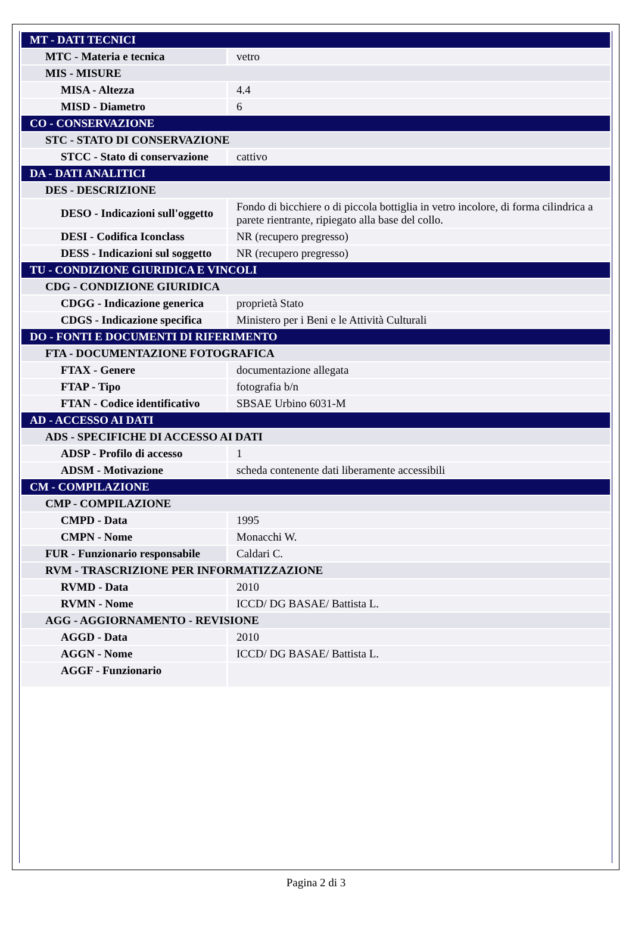| MT - DATI TECNICI | |
| MTC - Materia e tecnica | vetro |
| MIS - MISURE | |
| MISA - Altezza | 4.4 |
| MISD - Diametro | 6 |
| CO - CONSERVAZIONE | |
| STC - STATO DI CONSERVAZIONE | |
| STCC - Stato di conservazione | cattivo |
| DA - DATI ANALITICI | |
| DES - DESCRIZIONE | |
| DESO - Indicazioni sull'oggetto | Fondo di bicchiere o di piccola bottiglia in vetro incolore, di forma cilindrica a parete rientrante, ripiegato alla base del collo. |
| DESI - Codifica Iconclass | NR (recupero pregresso) |
| DESS - Indicazioni sul soggetto | NR (recupero pregresso) |
| TU - CONDIZIONE GIURIDICA E VINCOLI | |
| CDG - CONDIZIONE GIURIDICA | |
| CDGG - Indicazione generica | proprietà Stato |
| CDGS - Indicazione specifica | Ministero per i Beni e le Attività Culturali |
| DO - FONTI E DOCUMENTI DI RIFERIMENTO | |
| FTA - DOCUMENTAZIONE FOTOGRAFICA | |
| FTAX - Genere | documentazione allegata |
| FTAP - Tipo | fotografia b/n |
| FTAN - Codice identificativo | SBSAE Urbino 6031-M |
| AD - ACCESSO AI DATI | |
| ADS - SPECIFICHE DI ACCESSO AI DATI | |
| ADSP - Profilo di accesso | 1 |
| ADSM - Motivazione | scheda contenente dati liberamente accessibili |
| CM - COMPILAZIONE | |
| CMP - COMPILAZIONE | |
| CMPD - Data | 1995 |
| CMPN - Nome | Monacchi W. |
| FUR - Funzionario responsabile | Caldari C. |
| RVM - TRASCRIZIONE PER INFORMATIZZAZIONE | |
| RVMD - Data | 2010 |
| RVMN - Nome | ICCD/ DG BASAE/ Battista L. |
| AGG - AGGIORNAMENTO - REVISIONE | |
| AGGD - Data | 2010 |
| AGGN - Nome | ICCD/ DG BASAE/ Battista L. |
| AGGF - Funzionario | |
Pagina 2 di 3